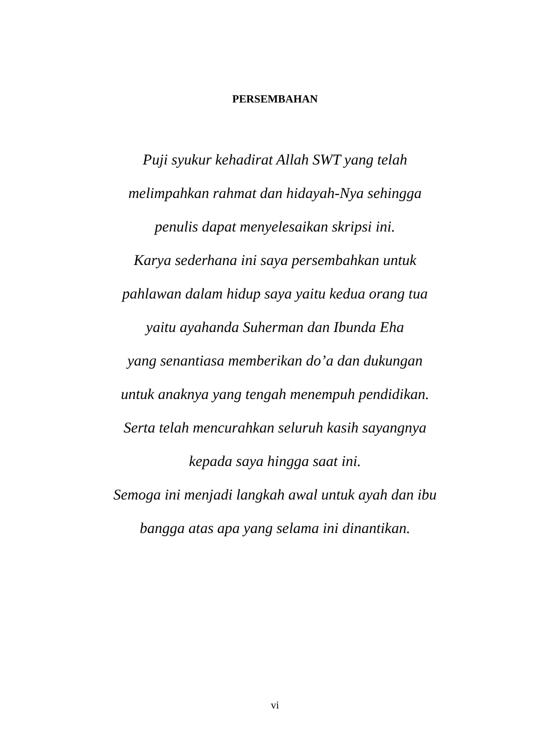PERSEMBAHAN
Puji syukur kehadirat Allah SWT yang telah
melimpahkan rahmat dan hidayah-Nya sehingga
penulis dapat menyelesaikan skripsi ini.
Karya sederhana ini saya persembahkan untuk
pahlawan dalam hidup saya yaitu kedua orang tua
yaitu ayahanda Suherman dan Ibunda Eha
yang senantiasa memberikan do’a dan dukungan
untuk anaknya yang tengah menempuh pendidikan.
Serta telah mencurahkan seluruh kasih sayangnya
kepada saya hingga saat ini.
Semoga ini menjadi langkah awal untuk ayah dan ibu
bangga atas apa yang selama ini dinantikan.
vi